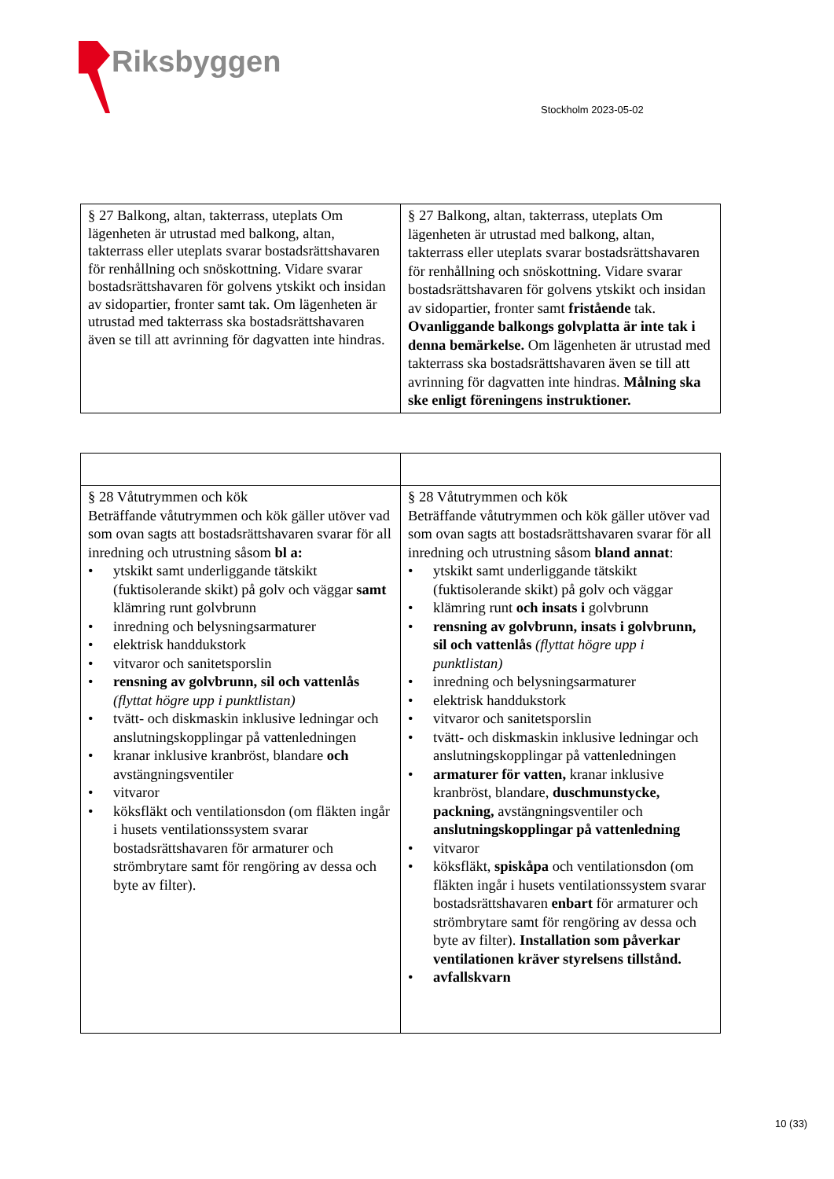Riksbyggen
Stockholm 2023-05-02
| § 27 Balkong, altan, takterrass, uteplats Om lägenheten är utrustad med balkong, altan, takterrass eller uteplats svarar bostadsrättshavaren för renhållning och snöskottning. Vidare svarar bostadsrättshavaren för golvens ytskikt och insidan av sidopartier, fronter samt tak. Om lägenheten är utrustad med takterrass ska bostadsrättshavaren även se till att avrinning för dagvatten inte hindras. | § 27 Balkong, altan, takterrass, uteplats Om lägenheten är utrustad med balkong, altan, takterrass eller uteplats svarar bostadsrättshavaren för renhållning och snöskottning. Vidare svarar bostadsrättshavaren för golvens ytskikt och insidan av sidopartier, fronter samt fristående tak. Ovanliggande balkongs golvplatta är inte tak i denna bemärkelse. Om lägenheten är utrustad med takterrass ska bostadsrättshavaren även se till att avrinning för dagvatten inte hindras. Målning ska ske enligt föreningens instruktioner. |
| § 28 Våtutrymmen och kök Beträffande våtutrymmen och kök gäller utöver vad som ovan sagts att bostadsrättshavaren svarar för all inredning och utrustning såsom bl a: • ytskikt samt underliggande tätskikt (fuktisolerande skikt) på golv och väggar samt klämring runt golvbrunn • inredning och belysningsarmaturer • elektrisk handdukstork • vitvaror och sanitetsporslin • rensning av golvbrunn, sil och vattenlås (flyttat högre upp i punktlistan) • tvätt- och diskmaskin inklusive ledningar och anslutningskopplingar på vattenledningen • kranar inklusive kranbröst, blandare och avstängningsventiler • vitvaror • köksfläkt och ventilationsdon (om fläkten ingår i husets ventilationssystem svarar bostadsrättshavaren för armaturer och strömbrytare samt för rengöring av dessa och byte av filter). | § 28 Våtutrymmen och kök Beträffande våtutrymmen och kök gäller utöver vad som ovan sagts att bostadsrättshavaren svarar för all inredning och utrustning såsom bland annat : • ytskikt samt underliggande tätskikt (fuktisolerande skikt) på golv och väggar • klämring runt och insats i golvbrunn • rensning av golvbrunn, insats i golvbrunn, sil och vattenlås (flyttat högre upp i punktlistan) • inredning och belysningsarmaturer • elektrisk handdukstork • vitvaror och sanitetsporslin • tvätt- och diskmaskin inklusive ledningar och anslutningskopplingar på vattenledningen • armaturer för vatten, kranar inklusive kranbröst, blandare, duschmunstycke, packning, avstängningsventiler och anslutningskopplingar på vattenledning • vitvaror • köksfläkt, spiskåpa och ventilationsdon (om fläkten ingår i husets ventilationssystem svarar bostadsrättshavaren enbart för armaturer och strömbrytare samt för rengöring av dessa och byte av filter). Installation som påverkar ventilationen kräver styrelsens tillstånd. • avfallskvarn |
10 (33)